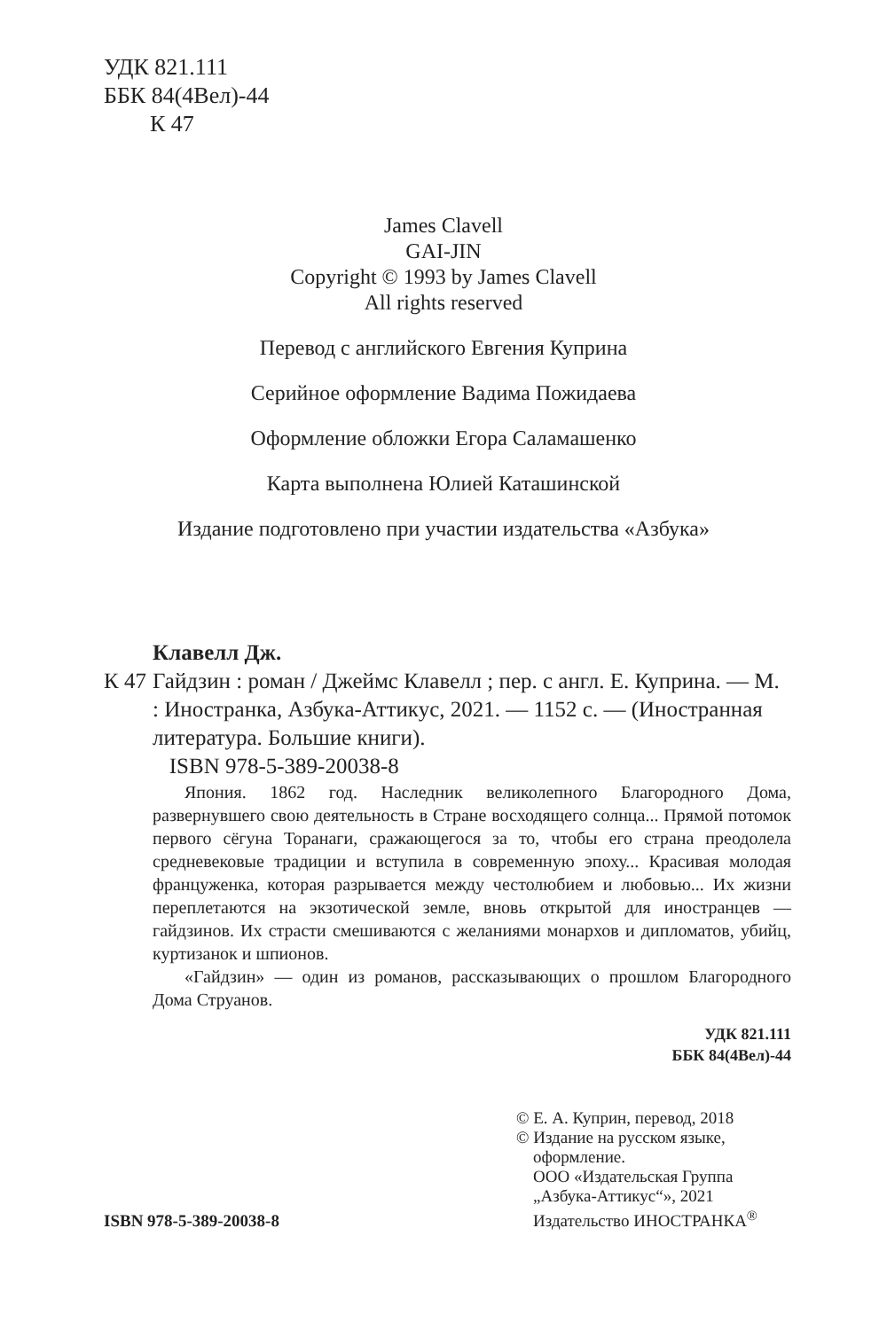УДК 821.111
ББК 84(4Вел)-44
К 47
James Clavell
GAI-JIN
Copyright © 1993 by James Clavell
All rights reserved
Перевод с английского Евгения Куприна
Серийное оформление Вадима Пожидаева
Оформление обложки Егора Саламашенко
Карта выполнена Юлией Каташинской
Издание подготовлено при участии издательства «Азбука»
Клавелл Дж.
К 47 Гайдзин : роман / Джеймс Клавелл ; пер. с англ. Е. Куприна. — М. : Иностранка, Азбука-Аттикус, 2021. — 1152 с. — (Иностранная литература. Большие книги).
ISBN 978-5-389-20038-8
Япония. 1862 год. Наследник великолепного Благородного Дома, развернувшего свою деятельность в Стране восходящего солнца... Прямой потомок первого сёгуна Торанаги, сражающегося за то, чтобы его страна преодолела средневековые традиции и вступила в современную эпоху... Красивая молодая француженка, которая разрывается между честолюбием и любовью... Их жизни переплетаются на экзотической земле, вновь открытой для иностранцев — гайдзинов. Их страсти смешиваются с желаниями монархов и дипломатов, убийц, куртизанок и шпионов.
«Гайдзин» — один из романов, рассказывающих о прошлом Благородного Дома Струанов.
УДК 821.111
ББК 84(4Вел)-44
ISBN 978-5-389-20038-8
© Е. А. Куприн, перевод, 2018
© Издание на русском языке,
оформление.
ООО «Издательская Группа
„Азбука-Аттикус“», 2021
Издательство ИНОСТРАНКА<sup>®</sup>